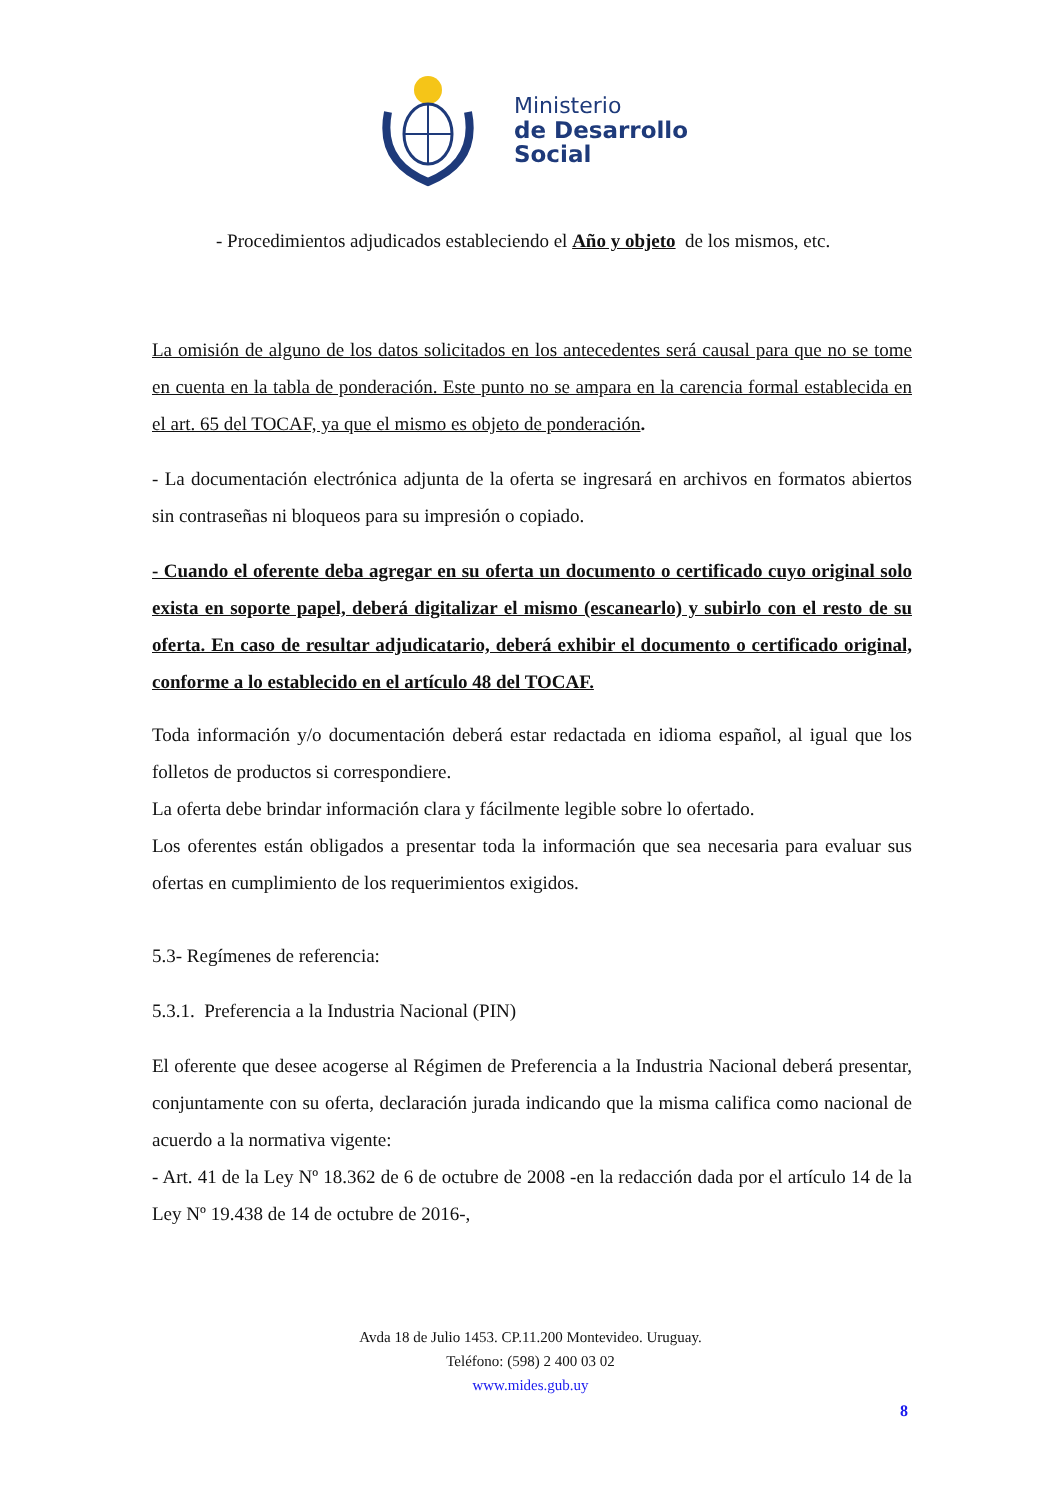Ministerio
de Desarrollo
Social
- Procedimientos adjudicados estableciendo el Año y objeto de los mismos, etc.
La omisión de alguno de los datos solicitados en los antecedentes será causal para que no se tome en cuenta en la tabla de ponderación. Este punto no se ampara en la carencia formal establecida en el art. 65 del TOCAF, ya que el mismo es objeto de ponderación.
- La documentación electrónica adjunta de la oferta se ingresará en archivos en formatos abiertos sin contraseñas ni bloqueos para su impresión o copiado.
- Cuando el oferente deba agregar en su oferta un documento o certificado cuyo original solo exista en soporte papel, deberá digitalizar el mismo (escanearlo) y subirlo con el resto de su oferta. En caso de resultar adjudicatario, deberá exhibir el documento o certificado original, conforme a lo establecido en el artículo 48 del TOCAF.
Toda información y/o documentación deberá estar redactada en idioma español, al igual que los folletos de productos si correspondiere.
La oferta debe brindar información clara y fácilmente legible sobre lo ofertado.
Los oferentes están obligados a presentar toda la información que sea necesaria para evaluar sus ofertas en cumplimiento de los requerimientos exigidos.
5.3- Regímenes de referencia:
5.3.1. Preferencia a la Industria Nacional (PIN)
El oferente que desee acogerse al Régimen de Preferencia a la Industria Nacional deberá presentar, conjuntamente con su oferta, declaración jurada indicando que la misma califica como nacional de acuerdo a la normativa vigente:
- Art. 41 de la Ley Nº 18.362 de 6 de octubre de 2008 -en la redacción dada por el artículo 14 de la Ley Nº 19.438 de 14 de octubre de 2016-,
Avda 18 de Julio 1453. CP.11.200 Montevideo. Uruguay.
Teléfono: (598) 2 400 03 02
www.mides.gub.uy
8